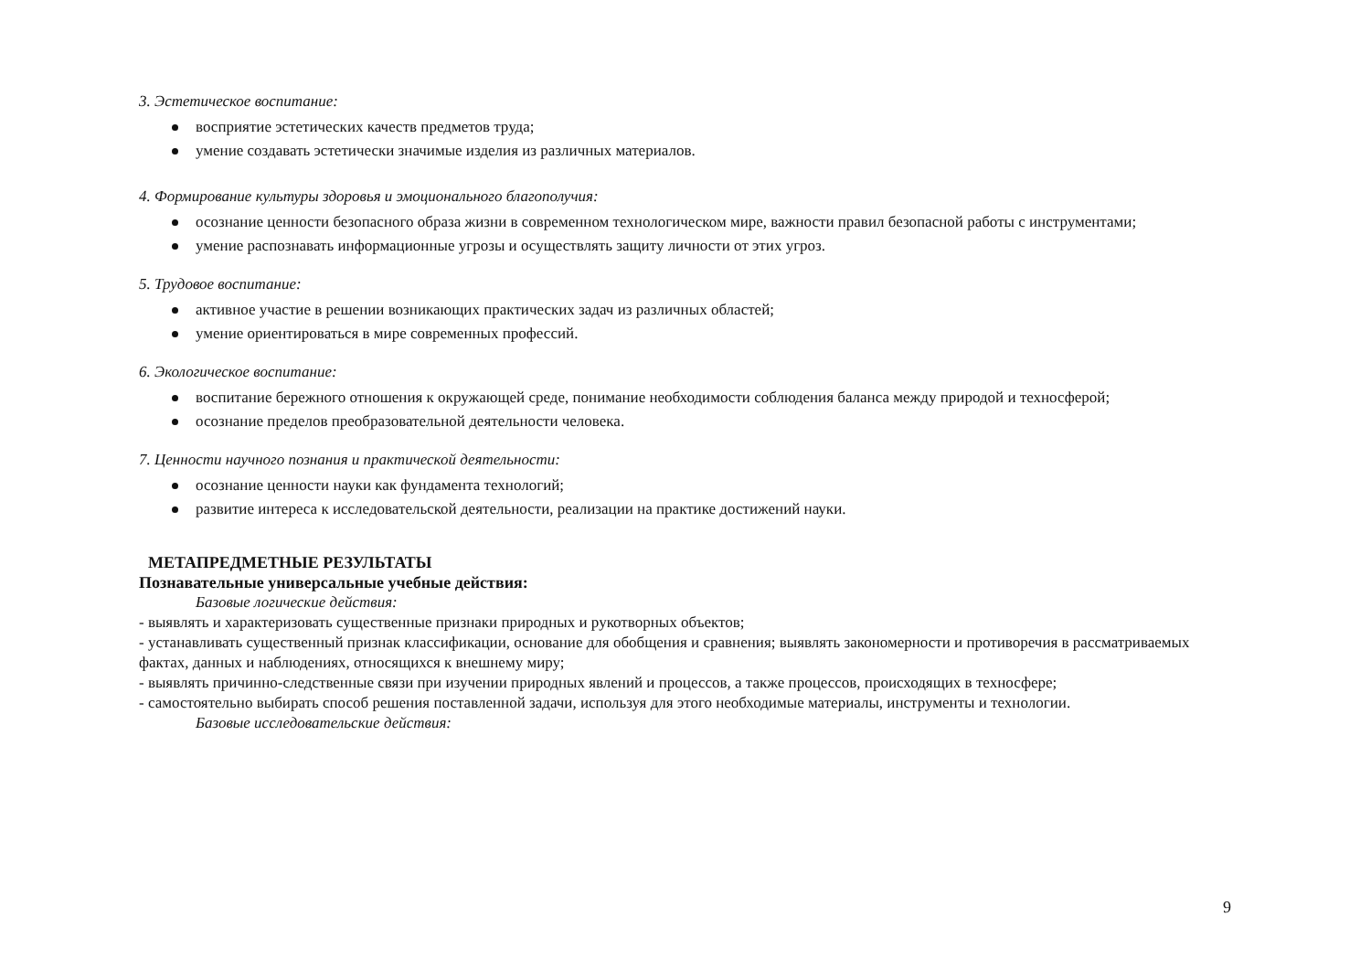3. Эстетическое воспитание:
восприятие эстетических качеств предметов труда;
умение создавать эстетически значимые изделия из различных материалов.
4. Формирование культуры здоровья и эмоционального благополучия:
осознание ценности безопасного образа жизни в современном технологическом мире, важности правил безопасной работы с инструментами;
умение распознавать информационные угрозы и осуществлять защиту личности от этих угроз.
5. Трудовое воспитание:
активное участие в решении возникающих практических задач из различных областей;
умение ориентироваться в мире современных профессий.
6. Экологическое воспитание:
воспитание бережного отношения к окружающей среде, понимание необходимости соблюдения баланса между природой и техносферой;
осознание пределов преобразовательной деятельности человека.
7. Ценности научного познания и практической деятельности:
осознание ценности науки как фундамента технологий;
развитие интереса к исследовательской деятельности, реализации на практике достижений науки.
МЕТАПРЕДМЕТНЫЕ РЕЗУЛЬТАТЫ
Познавательные универсальные учебные действия:
Базовые логические действия:
- выявлять и характеризовать существенные признаки природных и рукотворных объектов;
- устанавливать существенный признак классификации, основание для обобщения и сравнения; выявлять закономерности и противоречия в рассматриваемых фактах, данных и наблюдениях, относящихся к внешнему миру;
- выявлять причинно-следственные связи при изучении природных явлений и процессов, а также процессов, происходящих в техносфере;
- самостоятельно выбирать способ решения поставленной задачи, используя для этого необходимые материалы, инструменты и технологии.
Базовые исследовательские действия:
9